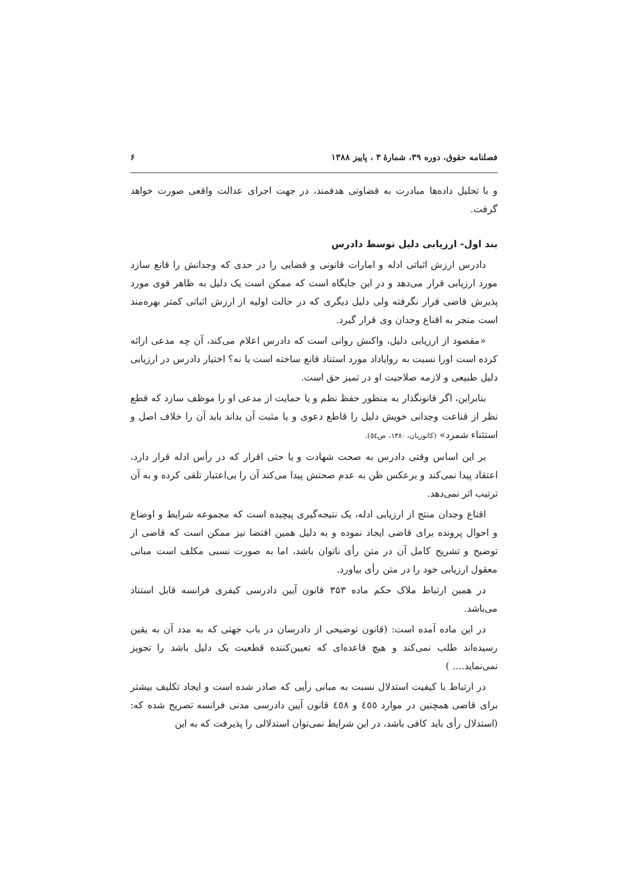فصلنامه حقوق، دوره ۳۹، شمارهٔ ۳ ، پاییز ۱۳۸۸ ۶
و با تحلیل داده‌ها مبادرت به قضاوتی هدفمند، در جهت اجرای عدالت واقعی صورت خواهد گرفت.
بند اول- ارزیابی دلیل توسط دادرس
دادرس ارزش اثباتی ادله و امارات قانونی و قضایی را در حدی که وجدانش را قانع سازد مورد ارزیابی قرار می‌دهد و در این جایگاه است که ممکن است یک دلیل به ظاهر قوی مورد پذیرش قاضی قرار نگرفته ولی دلیل دیگری که در حالت اولیه از ارزش اثباتی کمتر بهره‌مند است منجر به اقناع وجدان وی قرار گیرد.
«مقصود از ارزیابی دلیل، واکنش روانی است که دادرس اعلام می‌کند، آن چه مدعی ارائه کرده است اورا نسبت به رواياداد مورد استناد قانع ساخته است یا نه؟ اختیار دادرس در ارزیابی دلیل طبیعی و لازمه صلاحیت او در تمیز حق است.
بنابراین، اگر قانونگذار به منظور حفظ نظم و یا حمایت از مدعی او را موظف سازد که قطع نظر از قناعت وجدانی خویش دلیل را قاطع دعوی و یا مثبت آن بداند باید آن را خلاف اصل و استثناء شمرد» (کاتوزیان، ۱۳۸۰، ص٥٤).
بر این اساس وقتی دادرس به صحت شهادت و یا حتی اقرار که در رأس ادله قرار دارد، اعتقاد پیدا نمی‌کند و برعکس ظن به عدم صحتش پیدا می‌کند آن را بی‌اعتبار تلقی کرده و به آن ترتیب اثر نمی‌دهد.
اقناع وجدان منتج از ارزیابی ادله، یک نتیجه‌گیری پیچیده است که مجموعه شرایط و اوضاع و احوال پرونده برای قاضی ایجاد نموده و به دلیل همین اقتضا نیز ممکن است که قاضی از توضیح و تشریح کامل آن در متن رأی ناتوان باشد، اما به صورت نسبی مکلف است مبانی معقول ارزیابی خود را در متن رأی بیاورد.
در همین ارتباط ملاک حکم ماده ۳۵۳ قانون آیین دادرسی کیفری فرانسه قابل استناد می‌باشد.
در این ماده آمده است: (قانون توضیحی از دادرسان در باب جهتی که به مدد آن به یقین رسیده‌اند طلب نمی‌کند و هیچ قاعده‌ای که تعیین‌کننده قطعیت یک دلیل باشد را تجویز نمی‌نماید.... )
در ارتباط با کیفیت استدلال نسبت به مبانی رأیی که صادر شده است و ایجاد تکلیف بیشتر برای قاضی همچنین در موارد ٤٥٥ و ٤٥٨ قانون آیین دادرسی مدنی فرانسه تصریح شده که: (استدلال رأی باید کافی باشد، در این شرایط نمی‌توان استدلالی را پذیرفت که به این